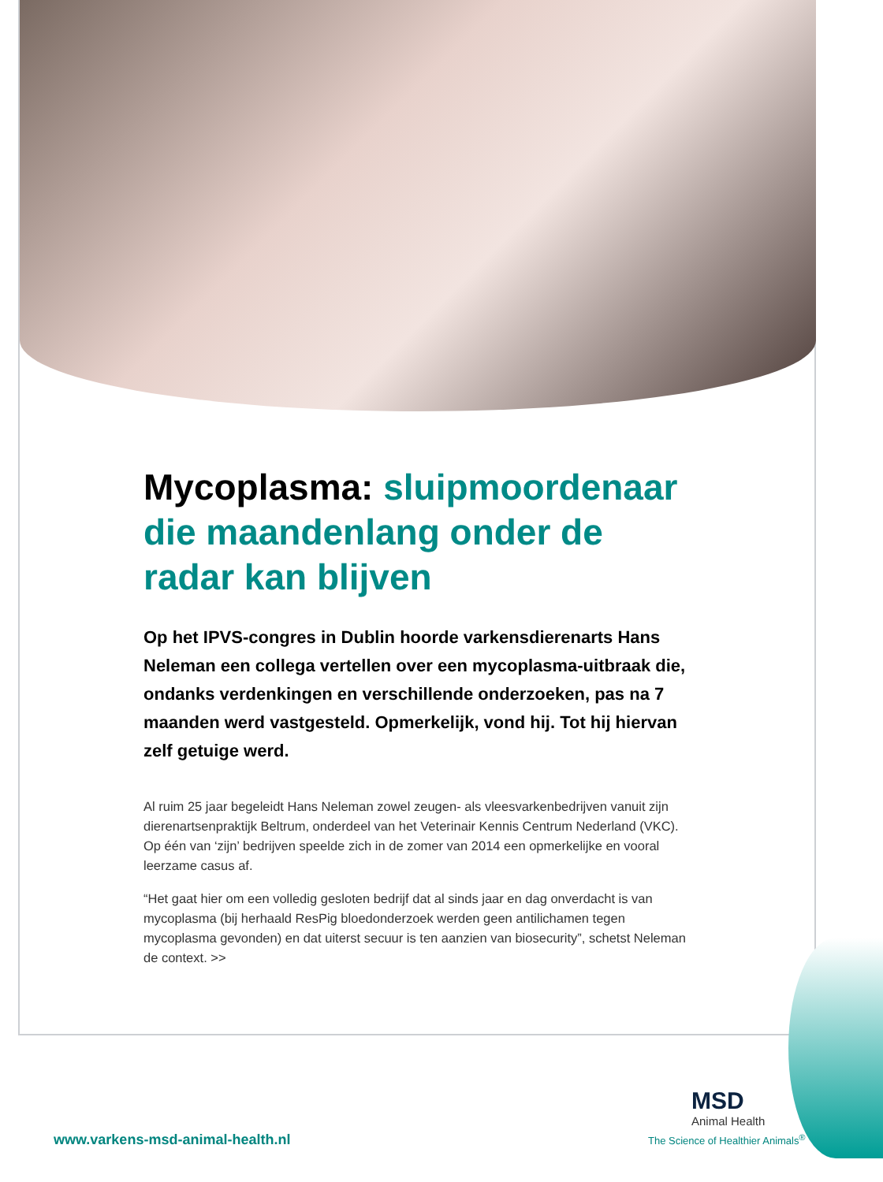Mycoplasma: sluipmoordenaar die maandenlang onder de radar kan blijven
Op het IPVS-congres in Dublin hoorde varkensdierenarts Hans Neleman een collega vertellen over een mycoplasma-uitbraak die, ondanks verdenkingen en verschillende onderzoeken, pas na 7 maanden werd vastgesteld. Opmerkelijk, vond hij. Tot hij hiervan zelf getuige werd.
Al ruim 25 jaar begeleidt Hans Neleman zowel zeugen- als vleesvarkenbedrijven vanuit zijn dierenartsenpraktijk Beltrum, onderdeel van het Veterinair Kennis Centrum Nederland (VKC). Op één van ‘zijn’ bedrijven speelde zich in de zomer van 2014 een opmerkelijke en vooral leerzame casus af.
“Het gaat hier om een volledig gesloten bedrijf dat al sinds jaar en dag onverdacht is van mycoplasma (bij herhaald ResPig bloedonderzoek werden geen antilichamen tegen mycoplasma gevonden) en dat uiterst secuur is ten aanzien van biosecurity”, schetst Neleman de context. >>
www.varkens-msd-animal-health.nl
MSD
Animal Health
The Science of Healthier Animals<sup>®</sup>